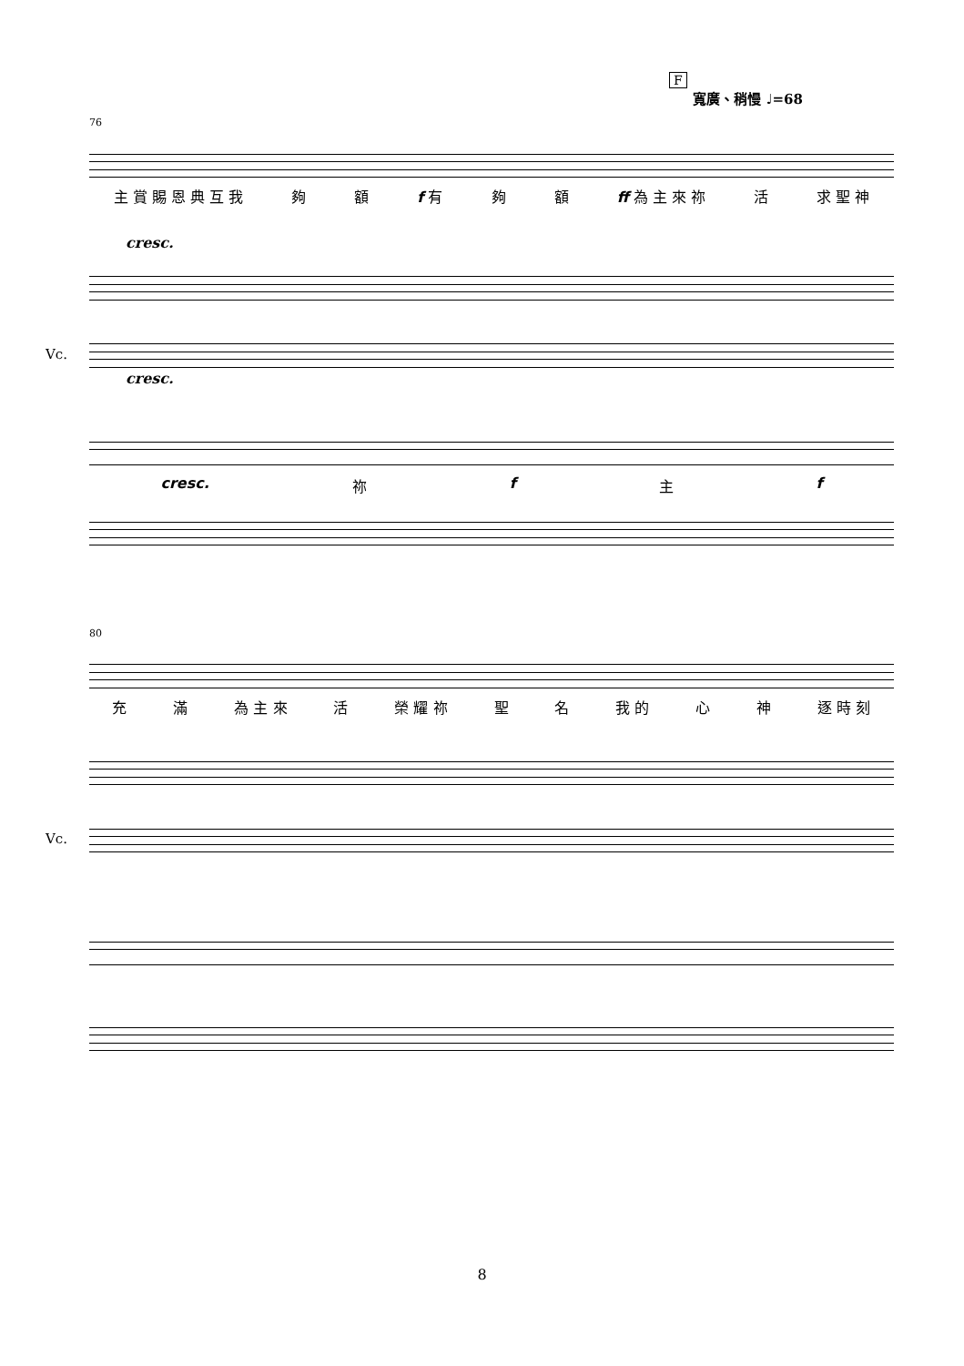F
寬廣、稍慢 ♩=68
76
主 賞 賜 恩 典 互 我 夠 額 f 有 夠 額 ff 為 主 來 祢 活 求 聖 神
cresc.
Vc.
cresc.
cresc. 祢f主f
80
充 滿 為 主 來 活 榮 耀 祢 聖 名 我 的 心 神 逐 時 刻
Vc.
8